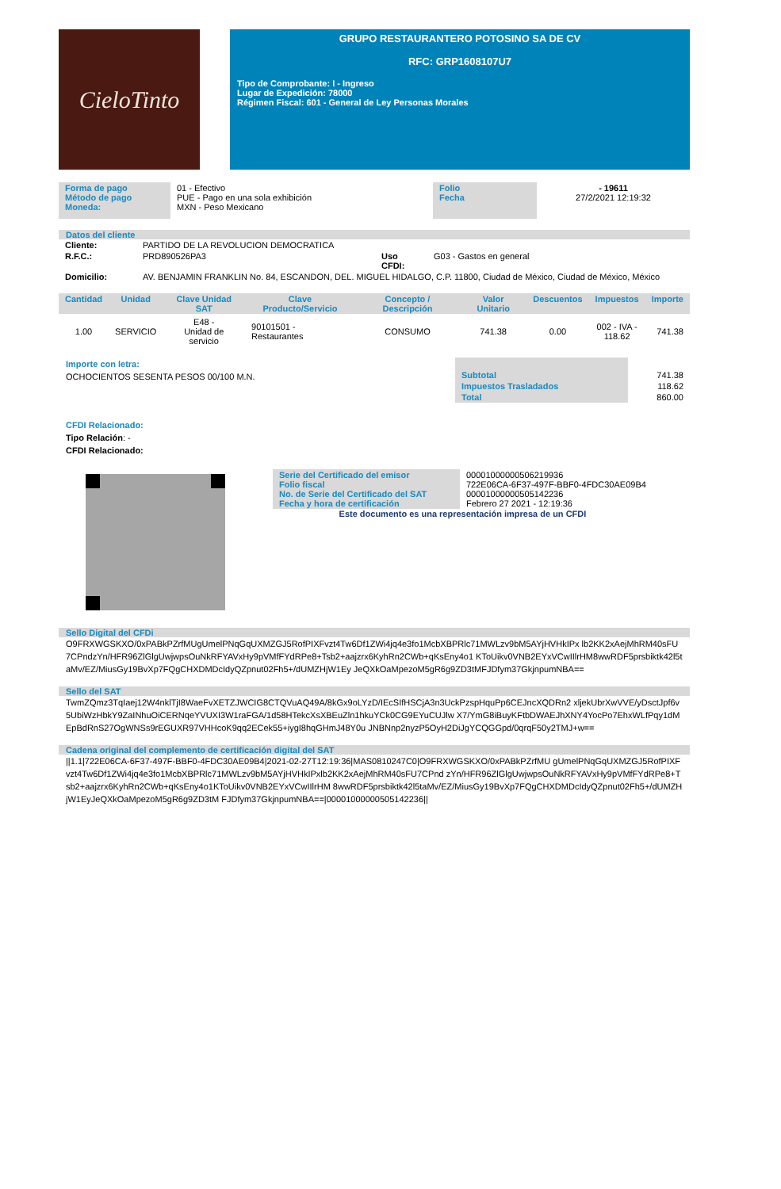CieloTinto
GRUPO RESTAURANTERO POTOSINO SA DE CV
RFC: GRP1608107U7
Tipo de Comprobante: I - Ingreso
Lugar de Expedición: 78000
Régimen Fiscal: 601 - General de Ley Personas Morales
| Forma de pago Método de pago Moneda: | 01 - Efectivo PUE - Pago en una sola exhibición MXN - Peso Mexicano | Folio Fecha | - 19611 27/2/2021 12:19:32 |
Datos del cliente
| Cliente: | PARTIDO DE LA REVOLUCION DEMOCRATICA | | |
| R.F.C.: | PRD890526PA3 | Uso CFDI: | G03 - Gastos en general |
| Domicilio: | AV. BENJAMIN FRANKLIN No. 84, ESCANDON, DEL. MIGUEL HIDALGO, C.P. 11800, Ciudad de México, Ciudad de México, México | | |
| Cantidad | Unidad | Clave Unidad SAT | Clave Producto/Servicio | Concepto / Descripción | Valor Unitario | Descuentos | Impuestos | Importe |
| --- | --- | --- | --- | --- | --- | --- | --- | --- |
| 1.00 | SERVICIO | E48 - Unidad de servicio | 90101501 - Restaurantes | CONSUMO | 741.38 | 0.00 | 002 - IVA - 118.62 | 741.38 |
Importe con letra:
OCHOCIENTOS SESENTA PESOS 00/100 M.N.
| Subtotal | 741.38 |
| Impuestos Trasladados | 118.62 |
| Total | 860.00 |
CFDI Relacionado:
Tipo Relación: -
CFDI Relacionado:
| Serie del Certificado del emisor Folio fiscal No. de Serie del Certificado del SAT Fecha y hora de certificación | 00001000000506219936 722E06CA-6F37-497F-BBF0-4FDC30AE09B4 00001000000505142236 Febrero 27 2021 - 12:19:36 |
Este documento es una representación impresa de un CFDI
Sello Digital del CFDi
O9FRXWGSKXO/0xPABkPZrfMUgUmelPNqGqUXMZGJ5RofPIXFvzt4Tw6Df1ZWi4jq4e3fo1McbXBPRlc71MWLzv9bM5AYjHVHkIPx lb2KK2xAejMhRM40sFU7CPndzYn/HFR96ZlGlgUwjwpsOuNkRFYAVxHy9pVMfFYdRPe8+Tsb2+aajzrx6KyhRn2CWb+qKsEny4o1 KToUikv0VNB2EYxVCwIIlrHM8wwRDF5prsbiktk42l5taMv/EZ/MiusGy19BvXp7FQgCHXDMDcIdyQZpnut02Fh5+/dUMZHjW1Ey JeQXkOaMpezoM5gR6g9ZD3tMFJDfym37GkjnpumNBA==
Sello del SAT
TwmZQmz3TqIaej12W4nklTjI8WaeFvXETZJWCIG8CTQVuAQ49A/8kGx9oLYzD/IEcSIfHSCjA3n3UckPzspHquPp6CEJncXQDRn2 xljekUbrXwVVE/yDsctJpf6v5UbiWzHbkY9ZaINhuOiCERNqeYVUXI3W1raFGA/1d58HTekcXsXBEuZln1hkuYCk0CG9EYuCUJlw X7/YmG8iBuyKFtbDWAEJhXNY4YocPo7EhxWLfPqy1dMEpBdRnS27OgWNSs9rEGUXR97VHHcoK9qq2ECek55+iygI8hqGHmJ48Y0u JNBNnp2nyzP5OyH2DiJgYCQGGpd/0qrqF50y2TMJ+w==
Cadena original del complemento de certificación digital del SAT
||1.1|722E06CA-6F37-497F-BBF0-4FDC30AE09B4|2021-02-27T12:19:36|MAS0810247C0|O9FRXWGSKXO/0xPABkPZrfMU gUmelPNqGqUXMZGJ5RofPIXFvzt4Tw6Df1ZWi4jq4e3fo1McbXBPRlc71MWLzv9bM5AYjHVHkIPxlb2KK2xAejMhRM40sFU7CPnd zYn/HFR96ZlGlgUwjwpsOuNkRFYAVxHy9pVMfFYdRPe8+Tsb2+aajzrx6KyhRn2CWb+qKsEny4o1KToUikv0VNB2EYxVCwIIlrHM 8wwRDF5prsbiktk42l5taMv/EZ/MiusGy19BvXp7FQgCHXDMDcIdyQZpnut02Fh5+/dUMZHjW1EyJeQXkOaMpezoM5gR6g9ZD3tM FJDfym37GkjnpumNBA==|00001000000505142236||